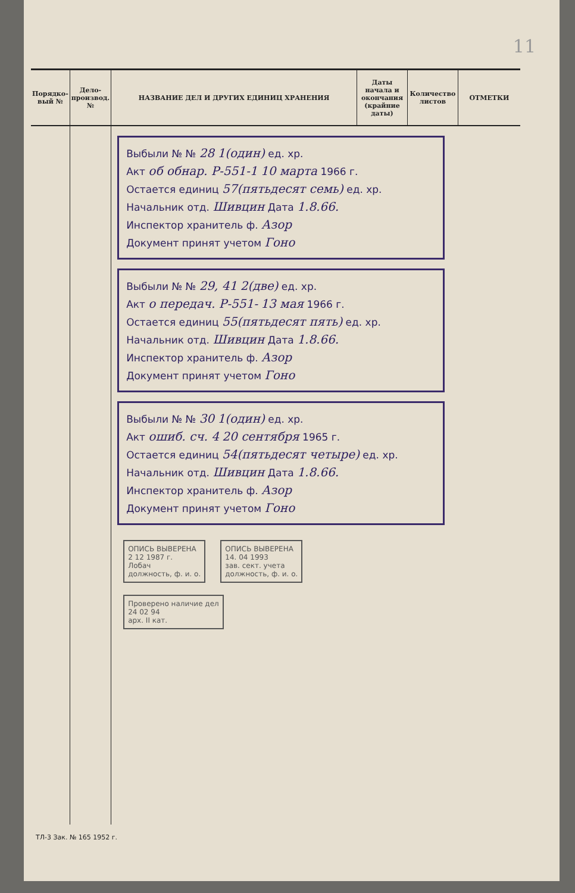11
| Порядко-вый № | Дело-производ. № | НАЗВАНИЕ ДЕЛ И ДРУГИХ ЕДИНИЦ ХРАНЕНИЯ | Даты начала и окончания (крайние даты) | Количество листов | ОТМЕТКИ |
| --- | --- | --- | --- | --- | --- |
| | | Выбыли № № 28 1(один) ед. хр. Акт об обнар. Р-551-1 10 марта 1966 г. Остается единиц 57(пятьдесят семь) ед. хр. Начальник отд. Шивцин Дата 1.8.66. Инспектор хранитель ф. Азор Документ принят учетом Гоно Выбыли № № 29, 41 2(две) ед. хр. Акт о передач. Р-551- 13 мая 1966 г. Остается единиц 55(пятьдесят пять) ед. хр. Начальник отд. Шивцин Дата 1.8.66. Инспектор хранитель ф. Азор Документ принят учетом Гоно Выбыли № № 30 1(один) ед. хр. Акт ошиб. сч. 4 20 сентября 1965 г. Остается единиц 54(пятьдесят четыре) ед. хр. Начальник отд. Шивцин Дата 1.8.66. Инспектор хранитель ф. Азор Документ принят учетом Гоно ОПИСЬ ВЫВЕРЕНА 2 12 1987 г. Лобач должность, ф. и. о. ОПИСЬ ВЫВЕРЕНА 14. 04 1993 зав. сект. учета должность, ф. и. о. Проверено наличие дел 24 02 94 арх. II кат. | | | |
ТЛ-3 Зак. № 165 1952 г.